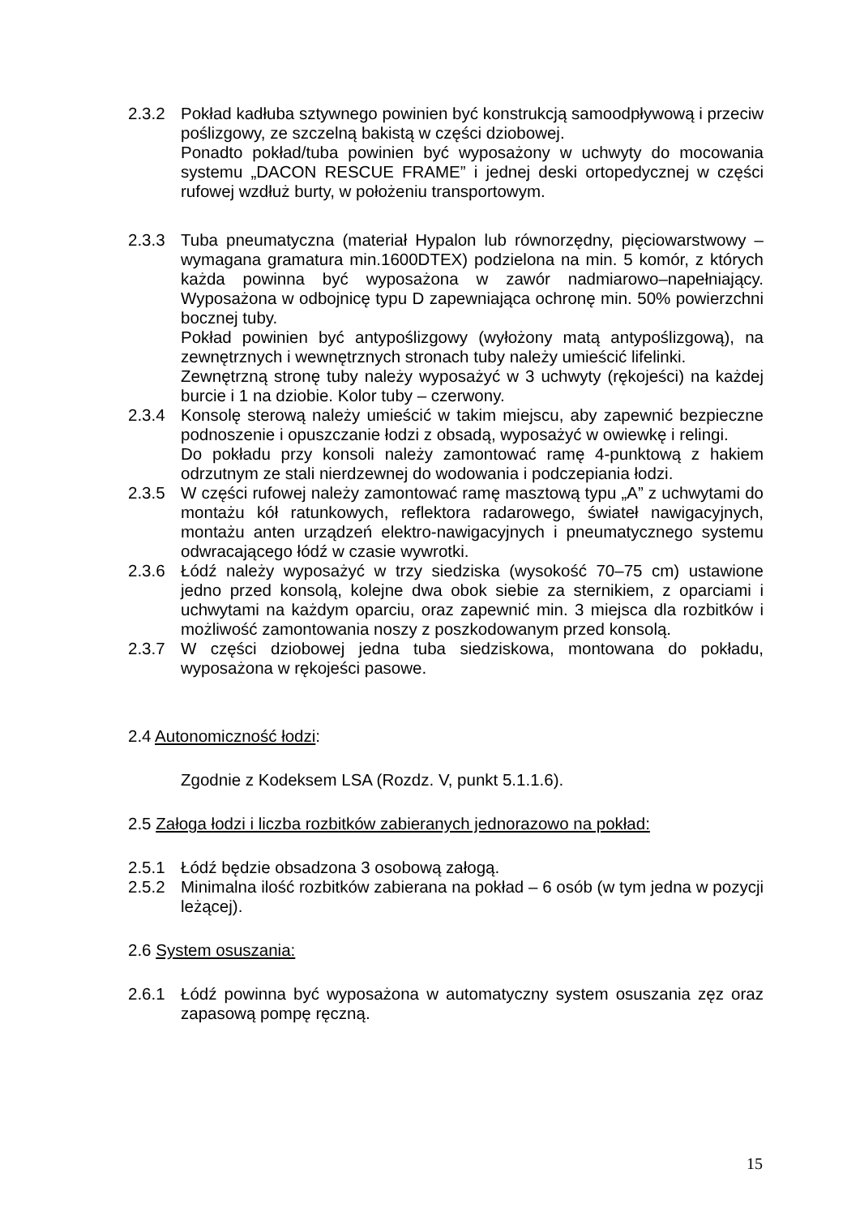2.3.2 Pokład kadłuba sztywnego powinien być konstrukcją samoodpływową i przeciw poślizgowy, ze szczelną bakistą w części dziobowej.
Ponadto pokład/tuba powinien być wyposażony w uchwyty do mocowania systemu „DACON RESCUE FRAME” i jednej deski ortopedycznej w części rufowej wzdłuż burty, w położeniu transportowym.
2.3.3 Tuba pneumatyczna (materiał Hypalon lub równorzędny, pięciowarstwowy – wymagana gramatura min.1600DTEX) podzielona na min. 5 komór, z których każda powinna być wyposażona w zawór nadmiarowo–napełniający. Wyposażona w odbojnicę typu D zapewniająca ochronę min. 50% powierzchni bocznej tuby.
Pokład powinien być antypoślizgowy (wyłożony matą antypoślizgową), na zewnętrznych i wewnętrznych stronach tuby należy umieścić lifelinki.
Zewnętrzną stronę tuby należy wyposażyć w 3 uchwyty (rękojeści) na każdej burcie i 1 na dziobie. Kolor tuby – czerwony.
2.3.4 Konsolę sterową należy umieścić w takim miejscu, aby zapewnić bezpieczne podnoszenie i opuszczanie łodzi z obsadą, wyposażyć w owiewkę i relingi.
Do pokładu przy konsoli należy zamontować ramę 4-punktową z hakiem odrzutnym ze stali nierdzewnej do wodowania i podczepiania łodzi.
2.3.5 W części rufowej należy zamontować ramę masztową typu „A” z uchwytami do montażu kół ratunkowych, reflektora radarowego, świateł nawigacyjnych, montażu anten urządzeń elektro-nawigacyjnych i pneumatycznego systemu odwracającego łódź w czasie wywrotki.
2.3.6 Łódź należy wyposażyć w trzy siedziska (wysokość 70–75 cm) ustawione jedno przed konsolą, kolejne dwa obok siebie za sternikiem, z oparciami i uchwytami na każdym oparciu, oraz zapewnić min. 3 miejsca dla rozbitków i możliwość zamontowania noszy z poszkodowanym przed konsolą.
2.3.7 W części dziobowej jedna tuba siedziskowa, montowana do pokładu, wyposażona w rękojeści pasowe.
2.4 Autonomiczność łodzi:
Zgodnie z Kodeksem LSA (Rozdz. V, punkt 5.1.1.6).
2.5 Załoga łodzi i liczba rozbitków zabieranych jednorazowo na pokład:
2.5.1 Łódź będzie obsadzona 3 osobową załogą.
2.5.2 Minimalna ilość rozbitków zabierana na pokład – 6 osób (w tym jedna w pozycji leżącej).
2.6 System osuszania:
2.6.1 Łódź powinna być wyposażona w automatyczny system osuszania zęz oraz zapasową pompę ręczną.
15